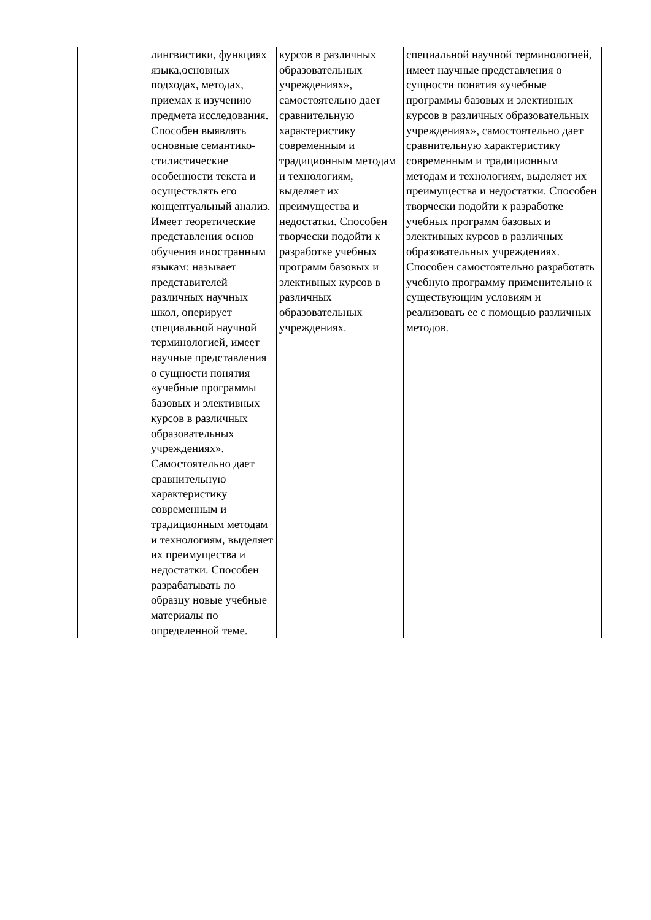| | лингвистики, функциях языка,основных подходах, методах, приемах к изучению предмета исследования. Способен выявлять основные семантико-стилистические особенности текста и осуществлять его концептуальный анализ. Имеет теоретические представления основ обучения иностранным языкам: называет представителей различных научных школ, оперирует специальной научной терминологией, имеет научные представления о сущности понятия «учебные программы базовых и элективных курсов в различных образовательных учреждениях». Самостоятельно дает сравнительную характеристику современным и традиционным методам и технологиям, выделяет их преимущества и недостатки. Способен разрабатывать по образцу новые учебные материалы по определенной теме. | курсов в различных образовательных учреждениях», самостоятельно дает сравнительную характеристику современным и традиционным методам и технологиям, выделяет их преимущества и недостатки. Способен творчески подойти к разработке учебных программ базовых и элективных курсов в различных образовательных учреждениях. | специальной научной терминологией, имеет научные представления о сущности понятия «учебные программы базовых и элективных курсов в различных образовательных учреждениях», самостоятельно дает сравнительную характеристику современным и традиционным методам и технологиям, выделяет их преимущества и недостатки. Способен творчески подойти к разработке учебных программ базовых и элективных курсов в различных образовательных учреждениях. Способен самостоятельно разработать учебную программу применительно к существующим условиям и реализовать ее с помощью различных методов. |